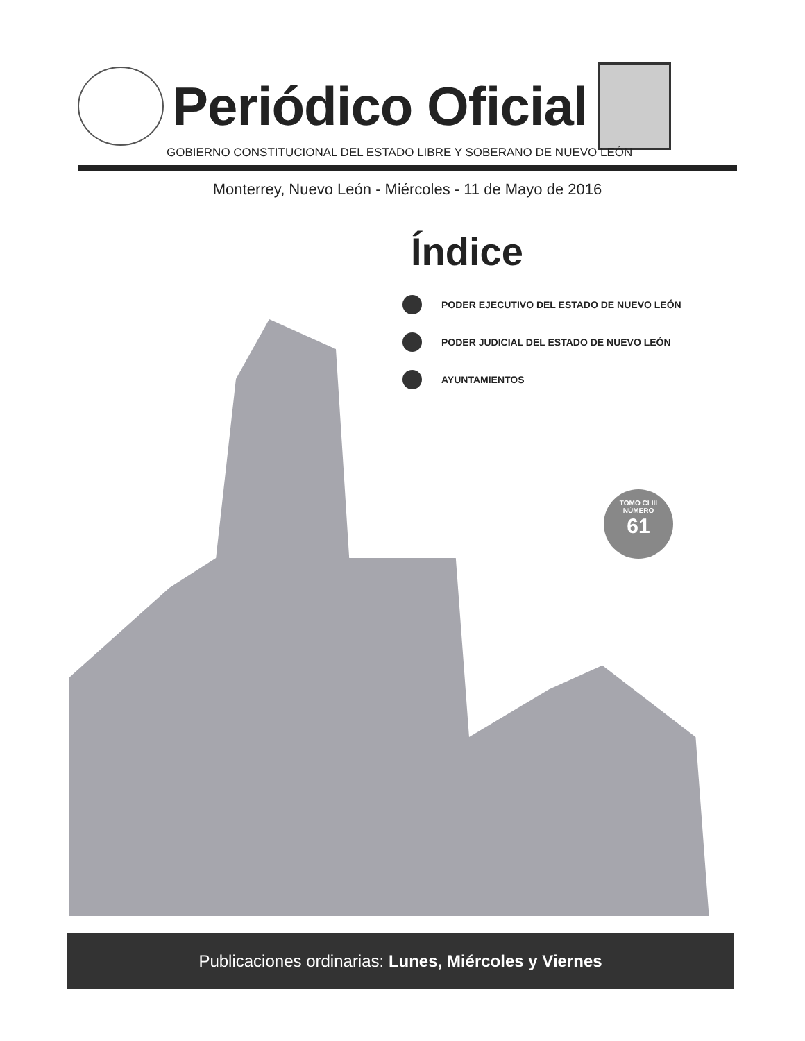Periódico Oficial
GOBIERNO CONSTITUCIONAL DEL ESTADO LIBRE Y SOBERANO DE NUEVO LEÓN
Monterrey, Nuevo León - Miércoles - 11 de Mayo de 2016
Índice
PODER EJECUTIVO DEL ESTADO DE NUEVO LEÓN
PODER JUDICIAL DEL ESTADO DE NUEVO LEÓN
AYUNTAMIENTOS
TOMO CLIII
NÚMERO
61
Publicaciones ordinarias: Lunes, Miércoles y Viernes